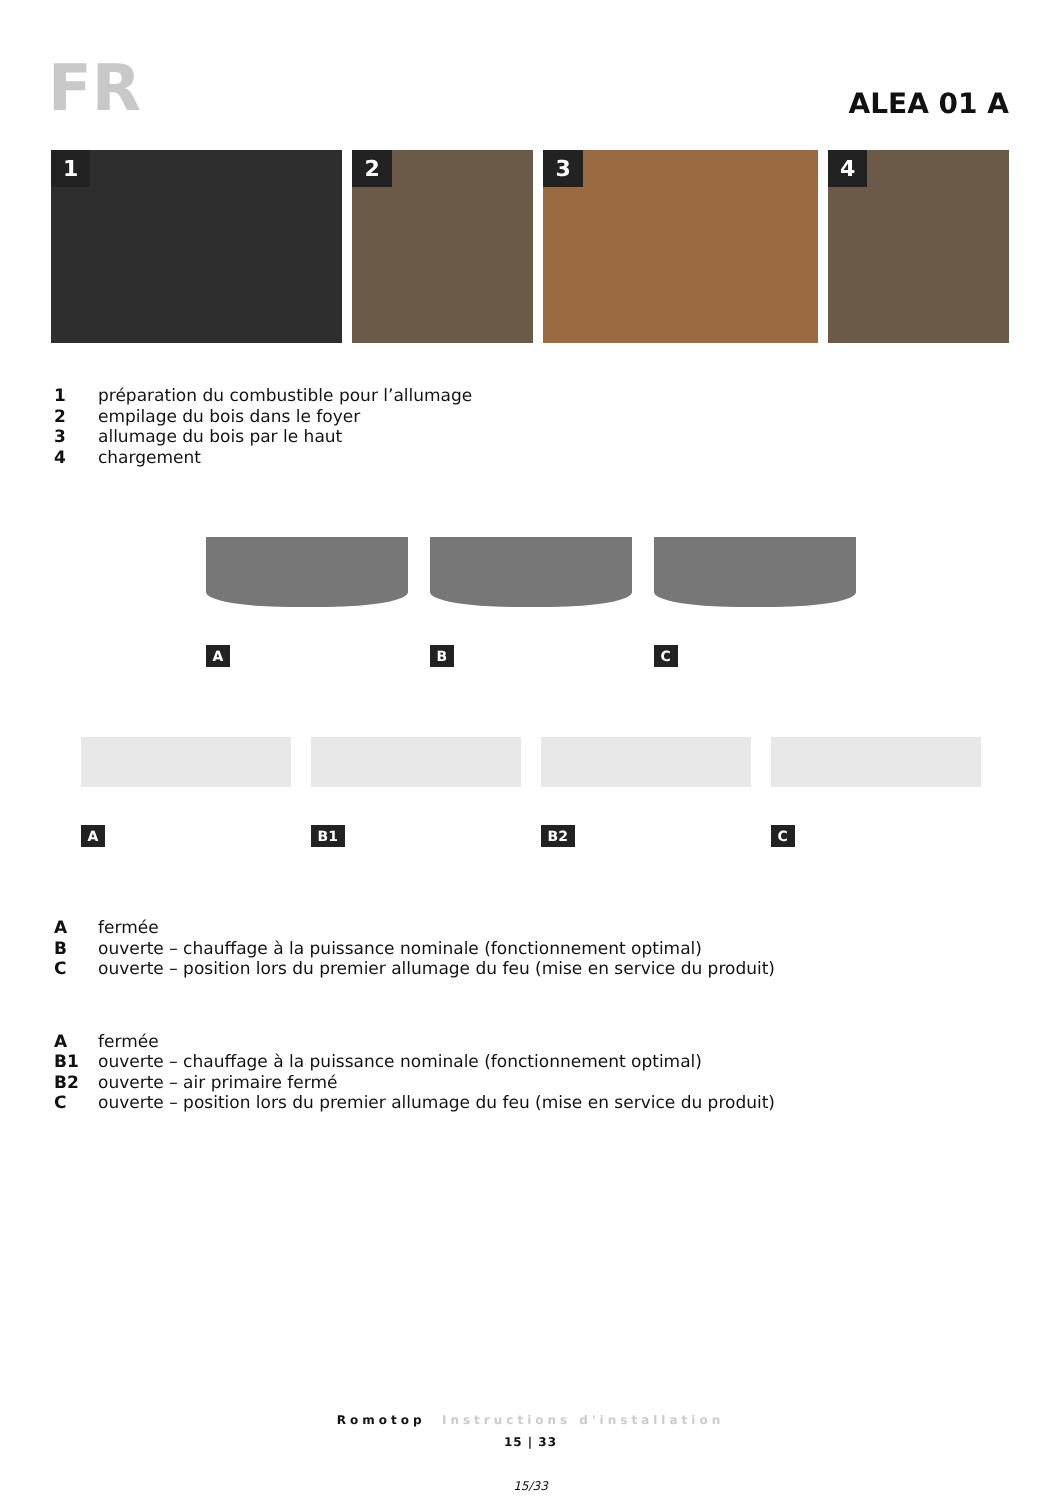FR
ALEA 01 A
1
2
3
4
1 préparation du combustible pour l’allumage
2 empilage du bois dans le foyer
3 allumage du bois par le haut
4 chargement
A
B
C
A
B1
B2
C
Afermée
Bouverte – chauffage à la puissance nominale (fonctionnement optimal)
Couverte – position lors du premier allumage du feu (mise en service du produit)
Afermée
B1 ouverte – chauffage à la puissance nominale (fonctionnement optimal)
B2 ouverte – air primaire fermé
Couverte – position lors du premier allumage du feu (mise en service du produit)
Romotop Instructions d'installation
15 | 33
15/33